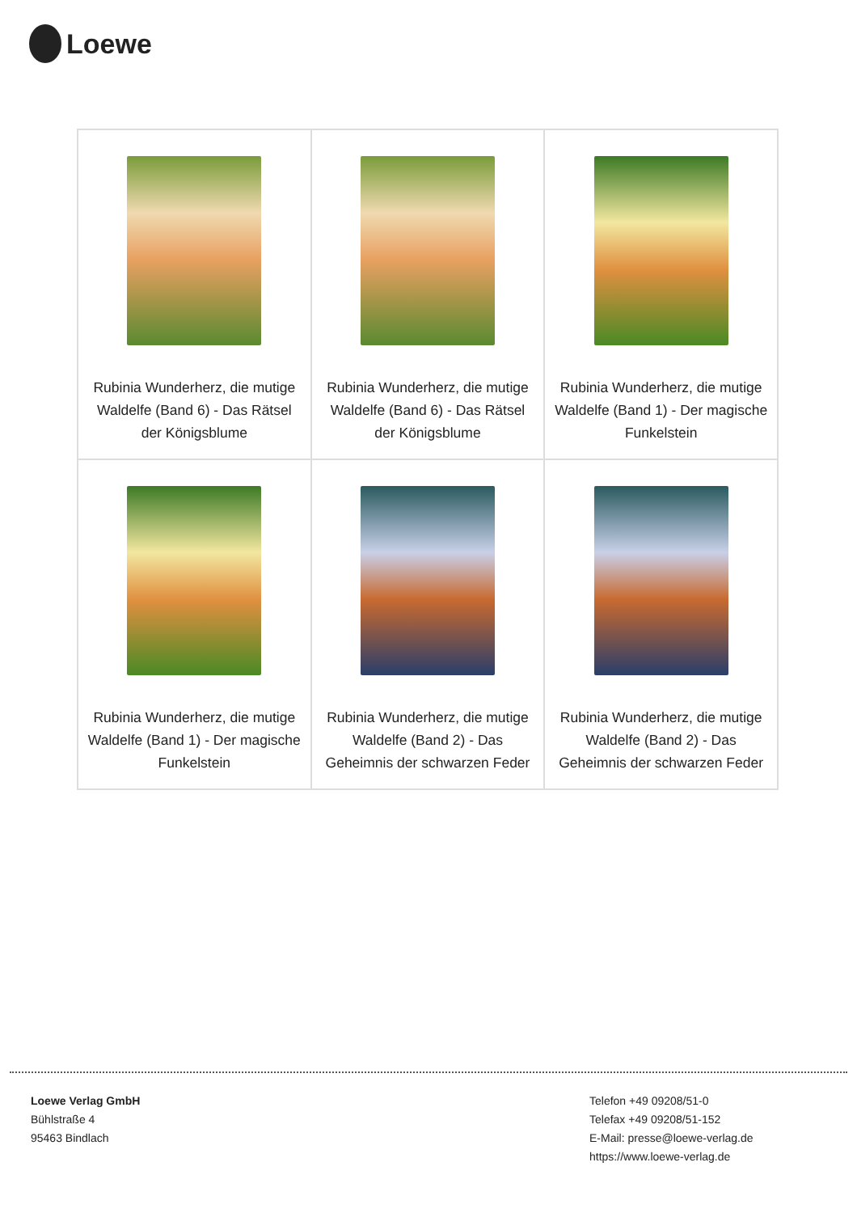Loewe
| Rubinia Wunderherz, die mutige Waldelfe (Band 6) - Das Rätsel der Königsblume | Rubinia Wunderherz, die mutige Waldelfe (Band 6) - Das Rätsel der Königsblume | Rubinia Wunderherz, die mutige Waldelfe (Band 1) - Der magische Funkelstein |
| Rubinia Wunderherz, die mutige Waldelfe (Band 1) - Der magische Funkelstein | Rubinia Wunderherz, die mutige Waldelfe (Band 2) - Das Geheimnis der schwarzen Feder | Rubinia Wunderherz, die mutige Waldelfe (Band 2) - Das Geheimnis der schwarzen Feder |
Loewe Verlag GmbH
Bühlstraße 4
95463 Bindlach
Telefon +49 09208/51-0
Telefax +49 09208/51-152
E-Mail: presse@loewe-verlag.de
https://www.loewe-verlag.de